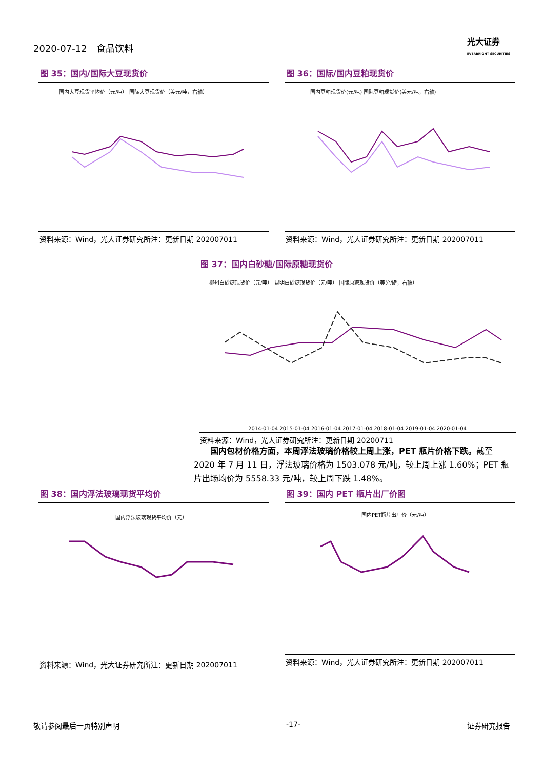2020-07-12　食品饮料
光大证券
EVERBRIGHT SECURITIES
图 35：国内/国际大豆现货价
国内大豆现货平均价（元/吨） 国际大豆现货价（美元/吨，右轴）
资料来源：Wind，光大证券研究所注：更新日期 202007011
图 36：国际/国内豆粕现货价
国内豆粕现货价(元/吨) 国际豆粕现货价(美元/吨，右轴)
资料来源：Wind，光大证券研究所注：更新日期 202007011
图 37：国内白砂糖/国际原糖现货价
柳州白砂糖现货价（元/吨） 昆明白砂糖现货价（元/吨） 国际原糖现货价（美分/磅，右轴）
2014-01-04 2015-01-04 2016-01-04 2017-01-04 2018-01-04 2019-01-04 2020-01-04
资料来源：Wind，光大证券研究所注：更新日期 20200711
　　国内包材价格方面，本周浮法玻璃价格较上周上涨，PET 瓶片价格下跌。截至 2020 年 7 月 11 日，浮法玻璃价格为 1503.078 元/吨，较上周上涨 1.60%；PET 瓶片出场均价为 5558.33 元/吨，较上周下跌 1.48%。
图 38：国内浮法玻璃现货平均价
国内浮法玻璃现货平均价（元）
资料来源：Wind，光大证券研究所注：更新日期 202007011
图 39：国内 PET 瓶片出厂价图
国内PET瓶片出厂价（元/吨）
资料来源：Wind，光大证券研究所注：更新日期 202007011
敬请参阅最后一页特别声明 -17- 证券研究报告